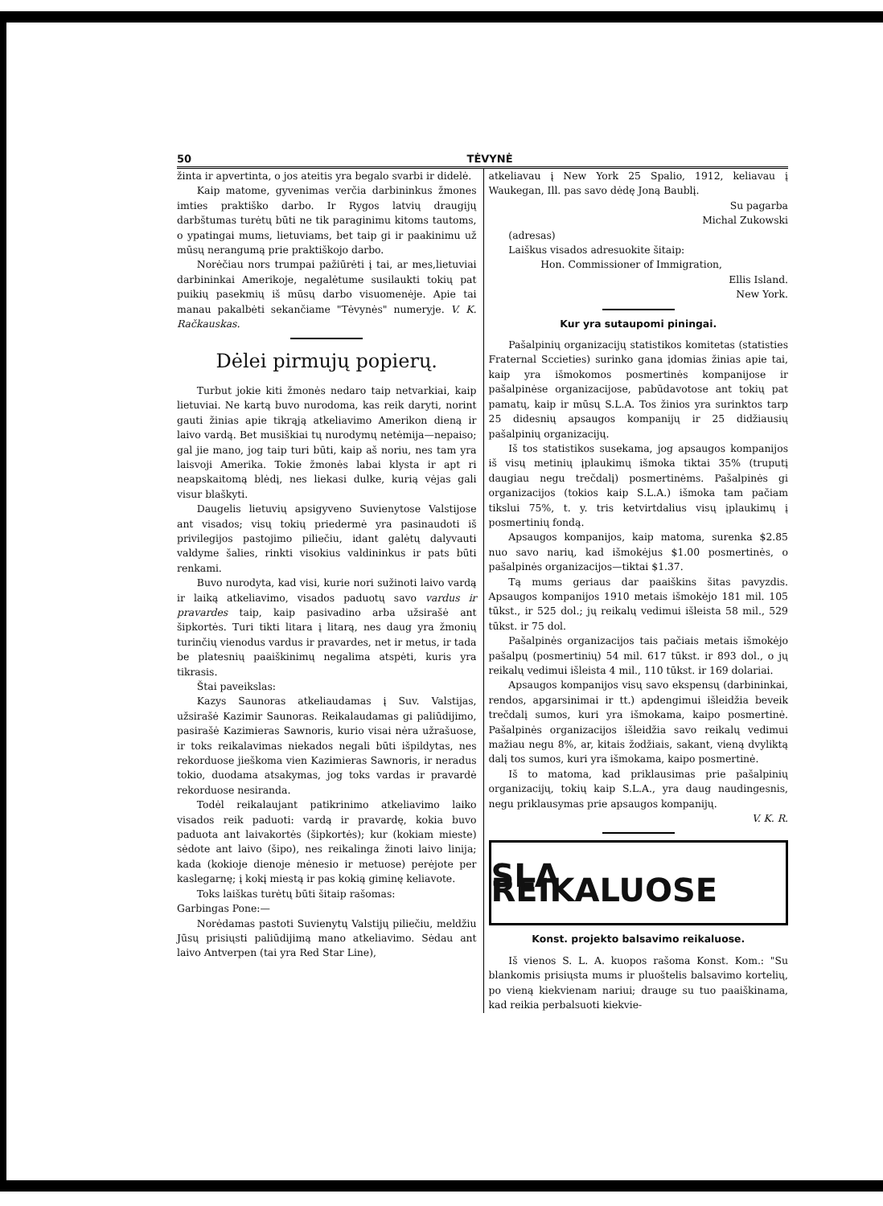50 TĖVYNĖ
žinta ir apvertinta, o jos ateitis yra begalo svarbi ir didelė.
Kaip matome, gyvenimas verčia darbininkus žmones imties praktiško darbo. Ir Rygos latvių draugijų darbštumas turėtų būti ne tik paraginimu kitoms tautoms, o ypatingai mums, lietuviams, bet taip gi ir paakinimu už mūsų nerangumą prie praktiškojo darbo.
Norėčiau nors trumpai pažiūrėti į tai, ar mes,lietuviai darbininkai Amerikoje, negalėtume susilaukti tokių pat puikių pasekmių iš mūsų darbo visuomenėje. Apie tai manau pakalbėti sekančiame "Tėvynės" numeryje. V. K. Račkauskas.
Dėlei pirmujų popierų.
Turbut jokie kiti žmonės nedaro taip netvarkiai, kaip lietuviai. Ne kartą buvo nurodoma, kas reik daryti, norint gauti žinias apie tikrąją atkeliavimo Amerikon dieną ir laivo vardą. Bet musiškiai tų nurodymų netėmija—nepaiso; gal jie mano, jog taip turi būti, kaip aš noriu, nes tam yra laisvoji Amerika. Tokie žmonės labai klysta ir apt ri neapskaitomą blėdį, nes liekasi dulke, kurią vėjas gali visur blaškyti.
Daugelis lietuvių apsigyveno Suvienytose Valstijose ant visados; visų tokių priedermė yra pasinaudoti iš privilegijos pastojimo piliečiu, idant galėtų dalyvauti valdyme šalies, rinkti visokius valdininkus ir pats būti renkami.
Buvo nurodyta, kad visi, kurie nori sužinoti laivo vardą ir laiką atkeliavimo, visados paduotų savo vardus ir pravardes taip, kaip pasivadino arba užsirašė ant šipkortės. Turi tikti litara į litarą, nes daug yra žmonių turinčių vienodus vardus ir pravardes, net ir metus, ir tada be platesnių paaiškinimų negalima atspėti, kuris yra tikrasis.
Štai paveikslas:
Kazys Saunoras atkeliaudamas į Suv. Valstijas, užsirašė Kazimir Saunoras. Reikalaudamas gi paliūdijimo, pasirašė Kazimieras Sawnoris, kurio visai nėra užrašuose, ir toks reikalavimas niekados negali būti išpildytas, nes rekorduose jieškoma vien Kazimieras Sawnoris, ir neradus tokio, duodama atsakymas, jog toks vardas ir pravardė rekorduose nesiranda.
Todėl reikalaujant patikrinimo atkeliavimo laiko visados reik paduoti: vardą ir pravardę, kokia buvo paduota ant laivakortės (šipkortės); kur (kokiam mieste) sėdote ant laivo (šipo), nes reikalinga žinoti laivo linija; kada (kokioje dienoje mėnesio ir metuose) perėjote per kaslegarnę; į kokį miestą ir pas kokią giminę keliavote.
Toks laiškas turėtų būti šitaip rašomas:
Garbingas Pone:—
Norėdamas pastoti Suvienytų Valstijų piliečiu, meldžiu Jūsų prisiųsti paliūdijimą mano atkeliavimo. Sėdau ant laivo Antverpen (tai yra Red Star Line),
atkeliavau į New York 25 Spalio, 1912, keliavau į Waukegan, Ill. pas savo dėdę Joną Baublį.
Su pagarba
Michal Zukowski
(adresas)
Laiškus visados adresuokite šitaip:
Hon. Commissioner of Immigration,
Ellis Island.
New York.
Kur yra sutaupomi piningai.
Pašalpinių organizacijų statistikos komitetas (statisties Fraternal Sccieties) surinko gana įdomias žinias apie tai, kaip yra išmokomos posmertinės kompanijose ir pašalpinėse organizacijose, pabūdavotose ant tokių pat pamatų, kaip ir mūsų S.L.A. Tos žinios yra surinktos tarp 25 didesnių apsaugos kompanijų ir 25 didžiausių pašalpinių organizacijų.
Iš tos statistikos susekama, jog apsaugos kompanijos iš visų metinių įplaukimų išmoka tiktai 35% (truputį daugiau negu trečdalį) posmertinėms. Pašalpinės gi organizacijos (tokios kaip S.L.A.) išmoka tam pačiam tikslui 75%, t. y. tris ketvirtdalius visų įplaukimų į posmertinių fondą.
Apsaugos kompanijos, kaip matoma, surenka $2.85 nuo savo narių, kad išmokėjus $1.00 posmertinės, o pašalpinės organizacijos—tiktai $1.37.
Tą mums geriaus dar paaiškins šitas pavyzdis. Apsaugos kompanijos 1910 metais išmokėjo 181 mil. 105 tūkst., ir 525 dol.; jų reikalų vedimui išleista 58 mil., 529 tūkst. ir 75 dol.
Pašalpinės organizacijos tais pačiais metais išmokėjo pašalpų (posmertinių) 54 mil. 617 tūkst. ir 893 dol., o jų reikalų vedimui išleista 4 mil., 110 tūkst. ir 169 dolariai.
Apsaugos kompanijos visų savo ekspensų (darbininkai, rendos, apgarsinimai ir tt.) apdengimui išleidžia beveik trečdalį sumos, kuri yra išmokama, kaipo posmertinė. Pašalpinės organizacijos išleidžia savo reikalų vedimui mažiau negu 8%, ar, kitais žodžiais, sakant, vieną dvyliktą dalį tos sumos, kuri yra išmokama, kaipo posmertinė.
Iš to matoma, kad priklausimas prie pašalpinių organizacijų, tokių kaip S.L.A., yra daug naudingesnis, negu priklausymas prie apsaugos kompanijų.
V. K. R.
SLA REIKALUOSE
Konst. projekto balsavimo reikaluose.
Iš vienos S. L. A. kuopos rašoma Konst. Kom.: "Su blankomis prisiųsta mums ir pluoštelis balsavimo kortelių, po vieną kiekvienam nariui; drauge su tuo paaiškinama, kad reikia perbalsuoti kiekvie-